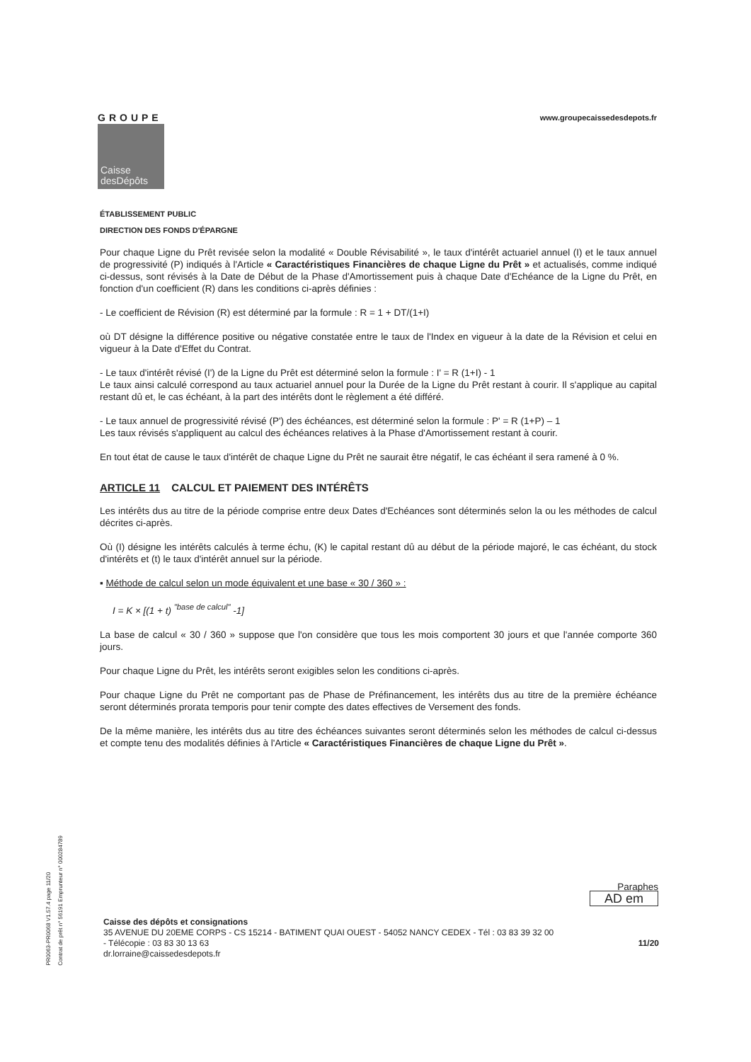GROUPE
Caisse
desDépôts
www.groupecaissedesdepots.fr
ÉTABLISSEMENT PUBLIC
DIRECTION DES FONDS D'ÉPARGNE
Pour chaque Ligne du Prêt revisée selon la modalité « Double Révisabilité », le taux d'intérêt actuariel annuel (I) et le taux annuel de progressivité (P) indiqués à l'Article « Caractéristiques Financières de chaque Ligne du Prêt » et actualisés, comme indiqué ci-dessus, sont révisés à la Date de Début de la Phase d'Amortissement puis à chaque Date d'Echéance de la Ligne du Prêt, en fonction d'un coefficient (R) dans les conditions ci-après définies :
- Le coefficient de Révision (R) est déterminé par la formule : R = 1 + DT/(1+I)
où DT désigne la différence positive ou négative constatée entre le taux de l'Index en vigueur à la date de la Révision et celui en vigueur à la Date d'Effet du Contrat.
- Le taux d'intérêt révisé (I') de la Ligne du Prêt est déterminé selon la formule : I' = R (1+I) - 1
Le taux ainsi calculé correspond au taux actuariel annuel pour la Durée de la Ligne du Prêt restant à courir. Il s'applique au capital restant dû et, le cas échéant, à la part des intérêts dont le règlement a été différé.
- Le taux annuel de progressivité révisé (P') des échéances, est déterminé selon la formule : P' = R (1+P) – 1
Les taux révisés s'appliquent au calcul des échéances relatives à la Phase d'Amortissement restant à courir.
En tout état de cause le taux d'intérêt de chaque Ligne du Prêt ne saurait être négatif, le cas échéant il sera ramené à 0 %.
ARTICLE 11 CALCUL ET PAIEMENT DES INTÉRÊTS
Les intérêts dus au titre de la période comprise entre deux Dates d'Echéances sont déterminés selon la ou les méthodes de calcul décrites ci-après.
Où (I) désigne les intérêts calculés à terme échu, (K) le capital restant dû au début de la période majoré, le cas échéant, du stock d'intérêts et (t) le taux d'intérêt annuel sur la période.
▪ Méthode de calcul selon un mode équivalent et une base « 30 / 360 » :
I = K × [(1 + t) <sup>"base de calcul"</sup> -1]
La base de calcul « 30 / 360 » suppose que l'on considère que tous les mois comportent 30 jours et que l'année comporte 360 jours.
Pour chaque Ligne du Prêt, les intérêts seront exigibles selon les conditions ci-après.
Pour chaque Ligne du Prêt ne comportant pas de Phase de Préfinancement, les intérêts dus au titre de la première échéance seront déterminés prorata temporis pour tenir compte des dates effectives de Versement des fonds.
De la même manière, les intérêts dus au titre des échéances suivantes seront déterminés selon les méthodes de calcul ci-dessus et compte tenu des modalités définies à l'Article « Caractéristiques Financières de chaque Ligne du Prêt ».
PR0063-PR0068 V1.57.4 page 11/20
Contrat de prêt n° 56191 Emprunteur n° 000284789
Paraphes
AD em
Caisse des dépôts et consignations
35 AVENUE DU 20EME CORPS - CS 15214 - BATIMENT QUAI OUEST - 54052 NANCY CEDEX - Tél : 03 83 39 32 00
- Télécopie : 03 83 30 13 63 11/20
dr.lorraine@caissedesdepots.fr